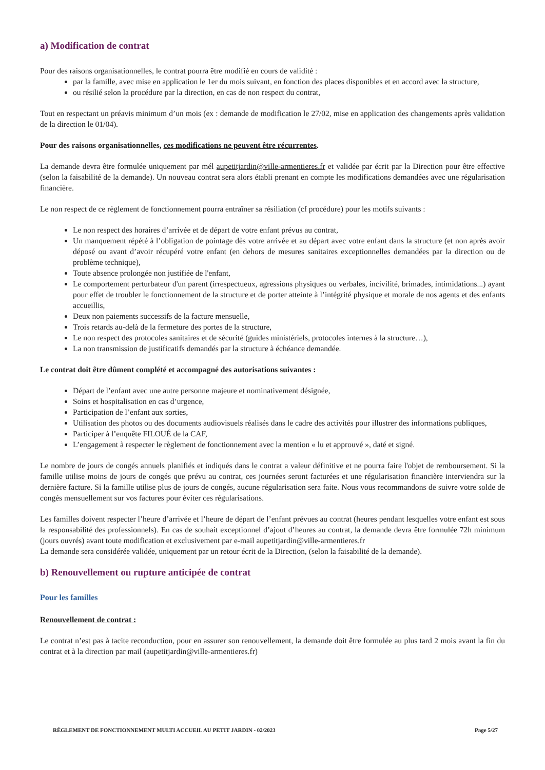a) Modification de contrat
Pour des raisons organisationnelles, le contrat pourra être modifié en cours de validité :
par la famille, avec mise en application le 1er du mois suivant, en fonction des places disponibles et en accord avec la structure,
ou résilié selon la procédure par la direction, en cas de non respect du contrat,
Tout en respectant un préavis minimum d’un mois (ex : demande de modification le 27/02, mise en application des changements après validation de la direction le 01/04).
Pour des raisons organisationnelles, ces modifications ne peuvent être récurrentes.
La demande devra être formulée uniquement par mél aupetitjardin@ville-armentieres.fr et validée par écrit par la Direction pour être effective (selon la faisabilité de la demande). Un nouveau contrat sera alors établi prenant en compte les modifications demandées avec une régularisation financière.
Le non respect de ce règlement de fonctionnement pourra entraîner sa résiliation (cf procédure) pour les motifs suivants :
Le non respect des horaires d’arrivée et de départ de votre enfant prévus au contrat,
Un manquement répété à l’obligation de pointage dès votre arrivée et au départ avec votre enfant dans la structure (et non après avoir déposé ou avant d’avoir récupéré votre enfant (en dehors de mesures sanitaires exceptionnelles demandées par la direction ou de problème technique),
Toute absence prolongée non justifiée de l'enfant,
Le comportement perturbateur d'un parent (irrespectueux, agressions physiques ou verbales, incivilité, brimades, intimidations...) ayant pour effet de troubler le fonctionnement de la structure et de porter atteinte à l’intégrité physique et morale de nos agents et des enfants accueillis,
Deux non paiements successifs de la facture mensuelle,
Trois retards au-delà de la fermeture des portes de la structure,
Le non respect des protocoles sanitaires et de sécurité (guides ministériels, protocoles internes à la structure…),
La non transmission de justificatifs demandés par la structure à échéance demandée.
Le contrat doit être dûment complété et accompagné des autorisations suivantes :
Départ de l’enfant avec une autre personne majeure et nominativement désignée,
Soins et hospitalisation en cas d’urgence,
Participation de l’enfant aux sorties,
Utilisation des photos ou des documents audiovisuels réalisés dans le cadre des activités pour illustrer des informations publiques,
Participer à l’enquête FILOUÉ de la CAF,
L’engagement à respecter le règlement de fonctionnement avec la mention « lu et approuvé », daté et signé.
Le nombre de jours de congés annuels planifiés et indiqués dans le contrat a valeur définitive et ne pourra faire l'objet de remboursement. Si la famille utilise moins de jours de congés que prévu au contrat, ces journées seront facturées et une régularisation financière interviendra sur la dernière facture. Si la famille utilise plus de jours de congés, aucune régularisation sera faite. Nous vous recommandons de suivre votre solde de congés mensuellement sur vos factures pour éviter ces régularisations.
Les familles doivent respecter l’heure d’arrivée et l’heure de départ de l’enfant prévues au contrat (heures pendant lesquelles votre enfant est sous la responsabilité des professionnels). En cas de souhait exceptionnel d’ajout d’heures au contrat, la demande devra être formulée 72h minimum (jours ouvrés) avant toute modification et exclusivement par e-mail aupetitjardin@ville-armentieres.fr
La demande sera considérée validée, uniquement par un retour écrit de la Direction, (selon la faisabilité de la demande).
b) Renouvellement ou rupture anticipée de contrat
Pour les familles
Renouvellement de contrat :
Le contrat n’est pas à tacite reconduction, pour en assurer son renouvellement, la demande doit être formulée au plus tard 2 mois avant la fin du contrat et à la direction par mail (aupetitjardin@ville-armentieres.fr)
RÈGLEMENT DE FONCTIONNEMENT MULTI ACCUEIL AU PETIT JARDIN - 02/2023 Page 5/27